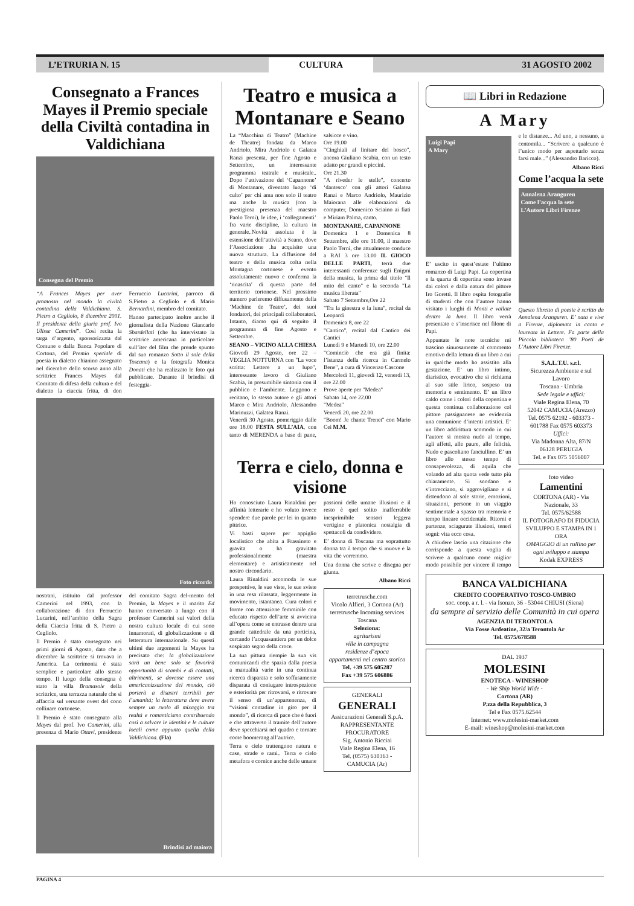L’ETRURIA N. 15 CULTURA 31 AGOSTO 2002
Consegnato a Frances Mayes il Premio speciale della Civiltà contadina in Valdichiana
Consegna del Premio
“A Frances Mayes per aver promosso nel mondo la civiltà contadina della Valdichiana. S. Pietro a Cegliolo, 8 dicembre 2001. Il presidente della giuria prof. Ivo Ulisse Camerini”. Così recita la targa d’argento, sponsorizzata dal Comune e dalla Banca Popolare di Cortona, del Premio speciale di poesia in dialetto chianino assegnato nel dicembre dello scorso anno alla scrittrice Frances Mayes dal Comitato di difesa della cultura e del dialetto la ciaccia fritta, di don Ferruccio Lucarini, parroco di S.Pietro a Cegliolo e di Mario Bernardini, membro del comitato.
Hanno partecipato inoltre anche il giornalista della Nazione Giancarlo Sbardellati (che ha intervistato la scrittrice americana in particolare sull’iter del film che prende spunto dal suo romanzo Sotto il sole della Toscana) e la fotografa Monica Donati che ha realizzato le foto qui pubblicate. Durante il brindisi di festeggia-
Foto ricordo
nostrani, istituito dal professor Camerini nel 1993, con la collaborazione di don Ferruccio Lucarini, nell’ambito della Sagra della Ciaccia fritta di S. Pietro a Cegliolo.
Il Premio è stato consegnato nei primi giorni di Agosto, dato che a dicembre la scrittrice si trovava in America. La cerimonia è stata semplice e particolare allo stesso tempo. Il luogo della consegna è stato la villa Bramasole della scrittrice, una terrazza naturale che si affaccia sul versante ovest del cono collinare cortonese.
Il Premio è stato consegnato alla Mayes dal prof. Ivo Camerini, alla presenza di Mario Ottavi, presidente del comitato Sagra del-mento del Premio, la Mayes e il marito Ed hanno conversato a lungo con il professor Camerini sui valori della nostra cultura locale di cui sono innamorati, di globalizzazione e di letteratura internazionale. Su questi ultimi due argomenti la Mayes ha precisato che: la globalizzazione sarà un bene solo se favorirà opportunità di scambi e di contatti, altrimenti, se dovesse essere una americanizzazione del mondo, ciò porterà a disastri terribili per l’umanità; la letteratura deve avere sempre un ruolo di mixaggio tra realtà e romanticismo contribuendo così a salvare le identità e le culture locali come appunto quella della Valdichiana. (Fla)
Brindisi ad maiora
Teatro e musica a Montanare e Seano
La “Macchina di Teatro” (Machine de Theatre) fondata da Marco Andriolo, Mira Andriolo e Galatea Ranzi presenta, per fine Agosto e Settembre, un interessante programma teatrale e musicale.. Dopo l’attivazione del ‘Capannone’ di Montanare, diventato luogo ‘di culto’ per chi ama non solo il teatro ma anche la musica (con la prestigiosa presenza del maestro Paolo Terni), le idee, i ‘collegamenti’ fra varie discipline, la cultura in generale..Novità assoluta è la estensione dell’attività a Seano, dove l’Associazione .ha acquisito una nuova struttura. La diffusione del teatro e della musica colta nella Montagna cortonese è evento assolutamente nuovo e conferma la ‘rinascita’ di questa parte del territorio cortonese. Nel prossimo numero parleremo diffusamente della ‘Machine de Teatre’, dei suoi fondatori, dei principali collaboratori. Intanto, diamo qui di seguito il programma di fine Agosto e Settembre.
SEANO – VICINO ALLA CHIESA
Giovedì 29 Agosto, ore 22 – VEGLIA NOTTURNA con "La voce scritta: Lettere a un lupo", interessante lavoro di Giuliano Scabia, in presumibile sintonia con il pubblico e l’ambiente. Leggono e recitano, lo stesso autore e gli attori Marco e Mira Andriolo, Alessandro Marinuzzi, Galatea Ranzi.
Venerdì 30 Agosto, pomeriggio dalle ore 18.00 FESTA SULL’AIA, con tanto di MERENDA a base di pane, salsicce e vino.
Ore 19.00
"Cinghiali al linitare del bosco", ancora Giuliano Scabia, con un testo adatto per grandi e piccini.
Ore 21.30
"A riveder le stelle", concerto ‘dantesco’ con gli attori Galatea Ranzi e Marco Andriolo, Maurizio Maiorana alle elaborazioni da computer, Domenico Sciaino ai fiati e Miriam Palma, canto.
MONTANARE, CAPANNONE
Domenica 1 e Domenica 8 Settembre, alle ore 11.00, il maestro Paolo Terni, che attualmente conduce a RAI 3 ore 13.00 IL GIOCO DELLE PARTI, terrà due interessanti conferenze sugli Enigmi della musica, la prima dal titolo "Il mito del canto" e la seconda "La musica liberata"
Sabato 7 Settembre,Ore 22
"Tra la ginestra e la luna", recital da Leopardi
Domenica 8, ore 22
"Cantico", recital dal Cantico dei Cantici
Lunedì 9 e Martedì 10, ore 22.00
"Cominciò che era già finita: l’istanza della ricerca in Carmelo Bene", a cura di Vincenzo Cascone
Mercoledì 11, giovedì 12, venerdì 13, ore 22.00
Prove aperte per "Medea"
Sabato 14, ore 22.00
"Medea"
Venerdì 20, ore 22.00
"Boom! Je chante Trenet" con Mario Cei M.M.
Terra e cielo, donna e visione
Ho conosciuto Laura Rinaldini per affinità letterarie e ho voluto invece spendere due parole per lei in quanto pittrice.
Vi basti sapere per appiglio localistico che abita a Frassineto e gravita o ha gravitato professionalmente (maestra elementare) e artisticamente nel nostro circondario.
Laura Rinaldini accomoda le sue prospettive, le sue viste, le sue sviste in una resa rilassata, leggermente in movimento, istantanea. Cura colori e forme con attenzione femminile con educato rispetto dell’arte si avvicina all’opera come se entrasse dentro una grande cattedrale da una porticina, cercando l’acquasantiera per un dolce sospirato segno della croce.
La sua pittura riempie la sua vis comunicandi che spazia dalla poesia a manualità varie in una continua ricerca disparata e solo soffusamente disparata di coniugare introspezione e esteriorità per ritrovarsi, e ritrovare il senso di un’appartenenza, di “visioni contadine in giro per il mondo”, di ricerca di pace che è fuori e che attraverso il tramite dell’autore deve specchiarsi nel quadro e tornare come boomerang all’autrice.
Terra e cielo trattengono natura e case, strade e rami.. Terra e cielo metafora e cornice anche delle umane passioni delle umane illusioni e il resto è quel solito inafferrabile inesprimibile sensori leggera vertigine e platonica nostalgia di spettacoli da condividere.
E’ donna di Toscana ma soprattutto donna tra il tempo che si muove e la vita che vorremmo.
Una donna che scrive e disegna per giunta.
Albano Ricci
terretrusche.com
Vicolo Alfieri, 3 Cortona (Ar)
terretrusche Incoming services Toscana
Seleziona:
agriturismi
ville in campagna
residenze d’epoca
appartamenti nel centro storico
Tel. +39 575 605287
Fax +39 575 606886
GENERALI
GENERALI
Assicurazioni Generali S.p.A.
RAPPRESENTANTE PROCURATORE
Sig. Antonio Ricciai
Viale Regina Elena, 16
Tel. (0575) 630363 - CAMUCIA (Ar)
📖 Libri in Redazione
A Mary
Luigi Papi
A Mary
E’ uscito in quest’estate l’ultimo romanzo di Luigi Papi. La copertina e la quarta di copertina sono invase dai colori e dalla natura del pittore Iro Goretti. Il libro ospita fotografie di studenti che con l’autore hanno visitato i luoghi di Monti e vallate dentro la luna. Il libro verrà presentato e s’inserisce nel filone di Papi.
Appuntate le note tecniche mi trascino sinuosamente al commento emotivo della lettura di un libro a cui in qualche modo ho assistito alla gestazione. E’ un libro intimo, diaristico, evocativo che si richiama al suo stile lirico, sospeso tra memoria e sentimento. E’ un libro caldo come i colori della copertina e questa continua collaborazione col pittore passignanese ne evidenzia una comunione d’intenti artistici. E’ un libro addirittura scomodo in cui l’autore si mostra nudo al tempo, agli affetti, alle paure, alle felicità. Nudo e pascoliano fanciullino. E’ un libro allo stesso tempo di consapevolezza, di aquila che volando ad alta quota vede tutto più chiaramente. Si snodano e s’intrecciano, si aggrovigliano e si distendono al sole storie, emozioni, situazioni, persone in un viaggio sentimentale a spasso tra memoria e tempo lineare occidentale. Ritorni e partenze, sciagurate illusioni, teneri sogni: vita ecco cosa.
A chiudere lascio una citazione che corrisponde a questa voglia di scrivere a qualcuno come miglior modo possibile per vincere il tempo e le distanze... Ad uno, a nessuno, a centomila... “Scrivere a qualcuno è l’unico modo per aspettarlo senza farsi male...” (Alessandro Baricco).
Albano Ricci
Come l’acqua la sete
Annalena Aranguren
Come l’acqua la sete
L’Autore Libri Firenze
Questo libretto di poesie è scritto da Annalena Aranguren. E’ nata e vive a Firenze, diplomata in canto e laureata in Lettere. Fa parte della Piccola biblioteca ’80 Poeti de L’Autore Libri Firenze.
S.A.L.T.U. s.r.l.
Sicurezza Ambiente e sul Lavoro
Toscana - Umbria
Sede legale e uffici:
Viale Regina Elena, 70
52042 CAMUCIA (Arezzo)
Tel. 0575 62192 - 603373 - 601788 Fax 0575 603373
Uffici:
Via Madonna Alta, 87/N
06128 PERUGIA
Tel. e Fax 075 5056007
foto video
Lamentini
CORTONA (AR) - Via Nazionale, 33
Tel. 0575/62588
IL FOTOGRAFO DI FIDUCIA
SVILUPPO E STAMPA IN 1 ORA
OMAGGIO di un rullino per ogni sviluppo e stampa
Kodak EXPRESS
BANCA VALDICHIANA
CREDITO COOPERATIVO TOSCO-UMBRO
soc. coop. a r. l. - via Isonzo, 36 - 53044 CHIUSI (Siena)
da sempre al servizio delle Comunità in cui opera
AGENZIA DI TERONTOLA
Via Fosse Ardeatine, 32/a Terontola Ar
Tel. 0575/678588
DAL 1937
MOLESINI
ENOTECA - WINESHOP
- We Ship World Wide -
Cortona (AR)
P.zza della Repubblica, 3
Tel e Fax 0575.62544
Internet: www.molesini-market.com
E-mail: wineshop@molesini-market.com
PAGINA 4